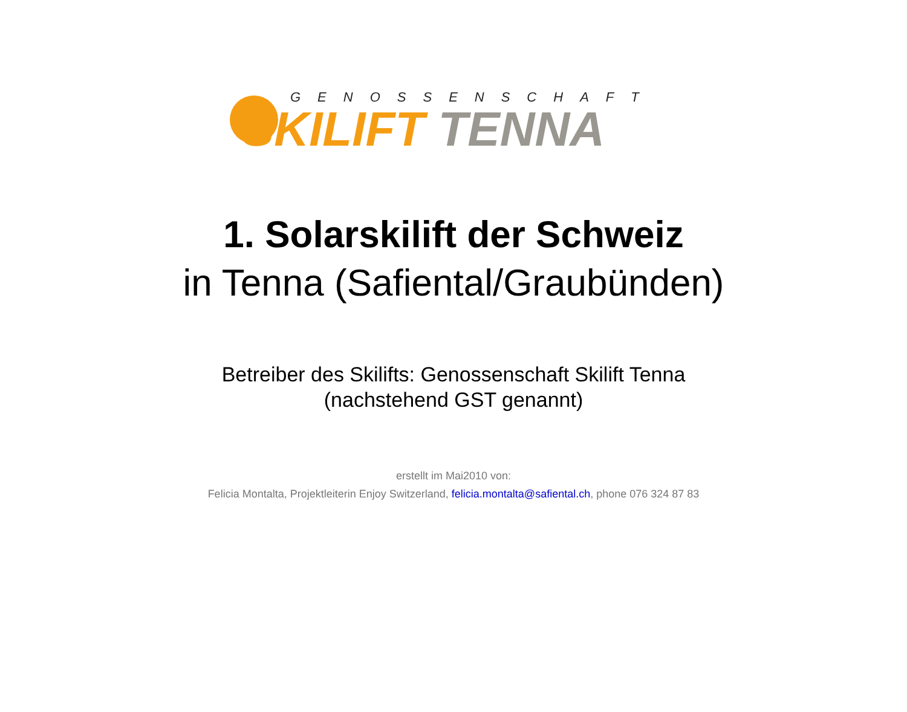GENOSSENSCHAFT
SKILIFT TENNA
1. Solarskilift der Schweiz
in Tenna (Safiental/Graubünden)
Betreiber des Skilifts: Genossenschaft Skilift Tenna
(nachstehend GST genannt)
erstellt im Mai2010 von:
Felicia Montalta, Projektleiterin Enjoy Switzerland, felicia.montalta@safiental.ch, phone 076 324 87 83